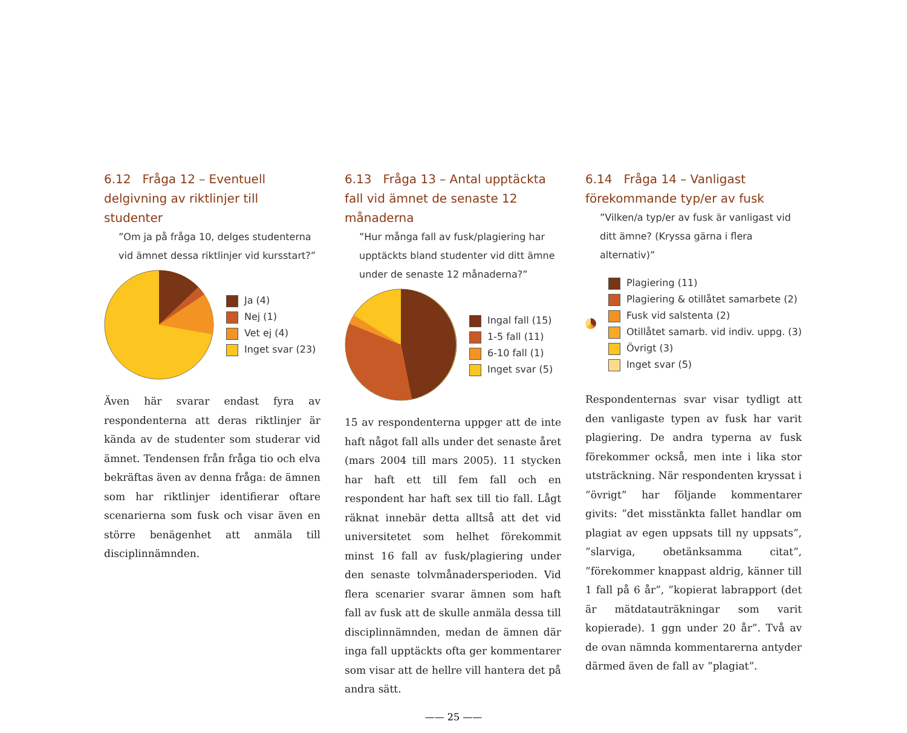6.12 Fråga 12 – Eventuell delgivning av riktlinjer till studenter
”Om ja på fråga 10, delges studenterna vid ämnet dessa riktlinjer vid kursstart?”
Ja (4)
Nej (1)
Vet ej (4)
Inget svar (23)
Även här svarar endast fyra av respondenterna att deras riktlinjer är kända av de studenter som studerar vid ämnet. Tendensen från fråga tio och elva bekräftas även av denna fråga: de ämnen som har riktlinjer identifierar oftare scenarierna som fusk och visar även en större benägenhet att anmäla till disciplinnämnden.
6.13 Fråga 13 – Antal upptäckta fall vid ämnet de senaste 12 månaderna
”Hur många fall av fusk/plagiering har upptäckts bland studenter vid ditt ämne under de senaste 12 månaderna?”
Ingal fall (15)
1-5 fall (11)
6-10 fall (1)
Inget svar (5)
15 av respondenterna uppger att de inte haft något fall alls under det senaste året (mars 2004 till mars 2005). 11 stycken har haft ett till fem fall och en respondent har haft sex till tio fall. Lågt räknat innebär detta alltså att det vid universitetet som helhet förekommit minst 16 fall av fusk/plagiering under den senaste tolvmånadersperioden. Vid flera scenarier svarar ämnen som haft fall av fusk att de skulle anmäla dessa till disciplinnämnden, medan de ämnen där inga fall upptäckts ofta ger kommentarer som visar att de hellre vill hantera det på andra sätt.
6.14 Fråga 14 – Vanligast förekommande typ/er av fusk
”Vilken/a typ/er av fusk är vanligast vid ditt ämne? (Kryssa gärna i flera alternativ)”
Plagiering (11)
Plagiering & otillåtet samarbete (2)
Fusk vid salstenta (2)
Otillåtet samarb. vid indiv. uppg. (3)
Övrigt (3)
Inget svar (5)
Respondenternas svar visar tydligt att den vanligaste typen av fusk har varit plagiering. De andra typerna av fusk förekommer också, men inte i lika stor utsträckning. När respondenten kryssat i ”övrigt” har följande kommentarer givits: ”det misstänkta fallet handlar om plagiat av egen uppsats till ny uppsats”, ”slarviga, obetänksamma citat”, ”förekommer knappast aldrig, känner till 1 fall på 6 år”, ”kopierat labrapport (det är mätdatauträkningar som varit kopierade). 1 ggn under 20 år”. Två av de ovan nämnda kommentarerna antyder därmed även de fall av ”plagiat”.
—— 25 ——